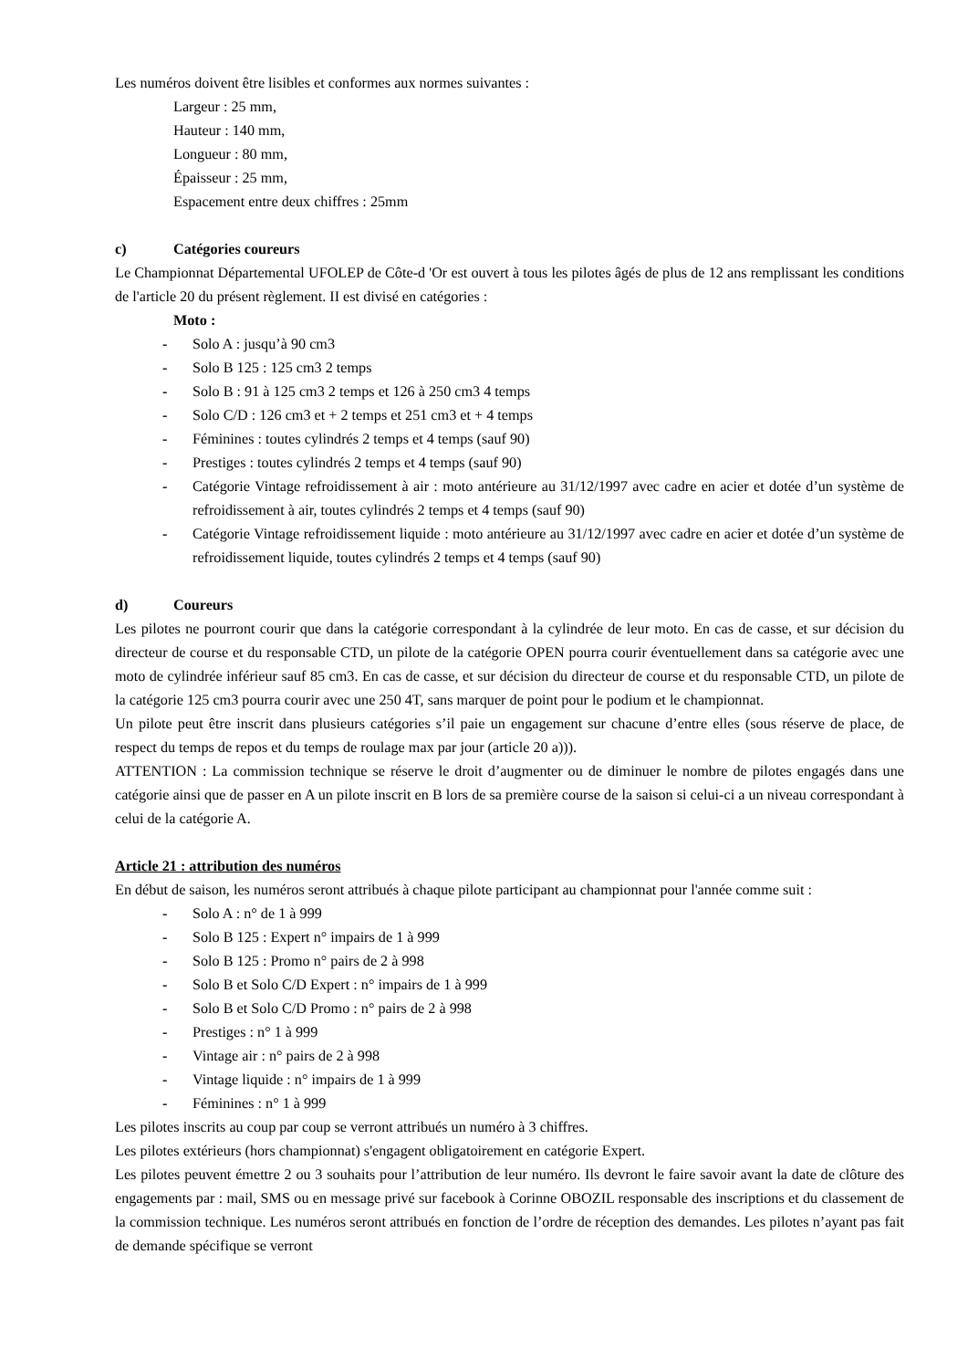Les numéros doivent être lisibles et conformes aux normes suivantes :
Largeur : 25 mm,
Hauteur : 140 mm,
Longueur : 80 mm,
Épaisseur : 25 mm,
Espacement entre deux chiffres : 25mm
c) Catégories coureurs
Le Championnat Départemental UFOLEP de Côte-d 'Or est ouvert à tous les pilotes âgés de plus de 12 ans remplissant les conditions de l'article 20 du présent règlement. II est divisé en catégories :
Moto :
- Solo A : jusqu’à 90 cm3
- Solo B 125 : 125 cm3 2 temps
- Solo B : 91 à 125 cm3 2 temps et 126 à 250 cm3 4 temps
- Solo C/D : 126 cm3 et + 2 temps et 251 cm3 et + 4 temps
- Féminines : toutes cylindrés 2 temps et 4 temps (sauf 90)
- Prestiges : toutes cylindrés 2 temps et 4 temps (sauf 90)
- Catégorie Vintage refroidissement à air : moto antérieure au 31/12/1997 avec cadre en acier et dotée d’un système de refroidissement à air, toutes cylindrés 2 temps et 4 temps (sauf 90)
- Catégorie Vintage refroidissement liquide : moto antérieure au 31/12/1997 avec cadre en acier et dotée d’un système de refroidissement liquide, toutes cylindrés 2 temps et 4 temps (sauf 90)
d) Coureurs
Les pilotes ne pourront courir que dans la catégorie correspondant à la cylindrée de leur moto. En cas de casse, et sur décision du directeur de course et du responsable CTD, un pilote de la catégorie OPEN pourra courir éventuellement dans sa catégorie avec une moto de cylindrée inférieur sauf 85 cm3. En cas de casse, et sur décision du directeur de course et du responsable CTD, un pilote de la catégorie 125 cm3 pourra courir avec une 250 4T, sans marquer de point pour le podium et le championnat.
Un pilote peut être inscrit dans plusieurs catégories s’il paie un engagement sur chacune d’entre elles (sous réserve de place, de respect du temps de repos et du temps de roulage max par jour (article 20 a))).
ATTENTION : La commission technique se réserve le droit d’augmenter ou de diminuer le nombre de pilotes engagés dans une catégorie ainsi que de passer en A un pilote inscrit en B lors de sa première course de la saison si celui-ci a un niveau correspondant à celui de la catégorie A.
Article 21 : attribution des numéros
En début de saison, les numéros seront attribués à chaque pilote participant au championnat pour l'année comme suit :
- Solo A : n° de 1 à 999
- Solo B 125 : Expert n° impairs de 1 à 999
- Solo B 125 : Promo n° pairs de 2 à 998
- Solo B et Solo C/D Expert : n° impairs de 1 à 999
- Solo B et Solo C/D Promo : n° pairs de 2 à 998
- Prestiges : n° 1 à 999
- Vintage air : n° pairs de 2 à 998
- Vintage liquide : n° impairs de 1 à 999
- Féminines : n° 1 à 999
Les pilotes inscrits au coup par coup se verront attribués un numéro à 3 chiffres.
Les pilotes extérieurs (hors championnat) s'engagent obligatoirement en catégorie Expert.
Les pilotes peuvent émettre 2 ou 3 souhaits pour l’attribution de leur numéro. Ils devront le faire savoir avant la date de clôture des engagements par : mail, SMS ou en message privé sur facebook à Corinne OBOZIL responsable des inscriptions et du classement de la commission technique. Les numéros seront attribués en fonction de l’ordre de réception des demandes. Les pilotes n’ayant pas fait de demande spécifique se verront